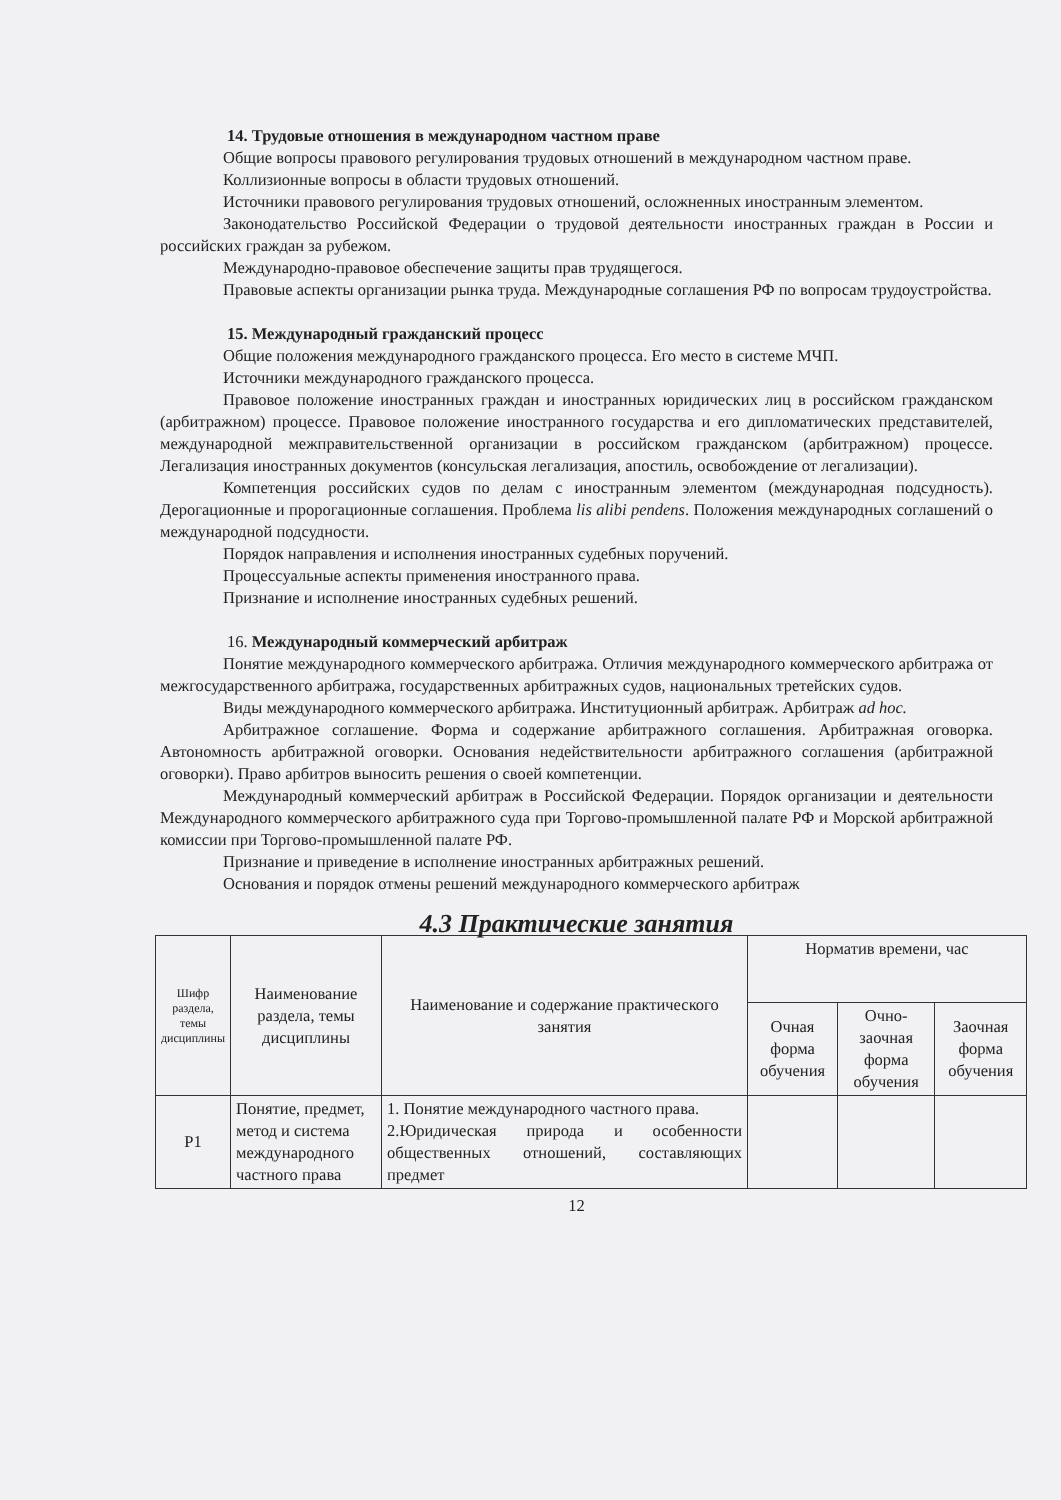14. Трудовые отношения в международном частном праве
Общие вопросы правового регулирования трудовых отношений в международном частном праве.
Коллизионные вопросы в области трудовых отношений.
Источники правового регулирования трудовых отношений, осложненных иностранным элементом.
Законодательство Российской Федерации о трудовой деятельности иностранных граждан в России и российских граждан за рубежом.
Международно-правовое обеспечение защиты прав трудящегося.
Правовые аспекты организации рынка труда. Международные соглашения РФ по вопросам трудоустройства.
15. Международный гражданский процесс
Общие положения международного гражданского процесса. Его место в системе МЧП.
Источники международного гражданского процесса.
Правовое положение иностранных граждан и иностранных юридических лиц в российском гражданском (арбитражном) процессе. Правовое положение иностранного государства и его дипломатических представителей, международной межправительственной организации в российском гражданском (арбитражном) процессе. Легализация иностранных документов (консульская легализация, апостиль, освобождение от легализации).
Компетенция российских судов по делам с иностранным элементом (международная подсудность). Дерогационные и пророгационные соглашения. Проблема lis alibi pendens. Положения международных соглашений о международной подсудности.
Порядок направления и исполнения иностранных судебных поручений.
Процессуальные аспекты применения иностранного права.
Признание и исполнение иностранных судебных решений.
16. Международный коммерческий арбитраж
Понятие международного коммерческого арбитража. Отличия международного коммерческого арбитража от межгосударственного арбитража, государственных арбитражных судов, национальных третейских судов.
Виды международного коммерческого арбитража. Институционный арбитраж. Арбитраж ad hoc.
Арбитражное соглашение. Форма и содержание арбитражного соглашения. Арбитражная оговорка. Автономность арбитражной оговорки. Основания недействительности арбитражного соглашения (арбитражной оговорки). Право арбитров выносить решения о своей компетенции.
Международный коммерческий арбитраж в Российской Федерации. Порядок организации и деятельности Международного коммерческого арбитражного суда при Торгово-промышленной палате РФ и Морской арбитражной комиссии при Торгово-промышленной палате РФ.
Признание и приведение в исполнение иностранных арбитражных решений.
Основания и порядок отмены решений международного коммерческого арбитраж
4.3 Практические занятия
| Шифр раздела, темы дисциплины | Наименование раздела, темы дисциплины | Наименование и содержание практического занятия | Норматив времени, час | | |
| --- | --- | --- | --- | --- | --- |
| | | | Очная форма обучения | Очно-заочная форма обучения | Заочная форма обучения |
| Р1 | Понятие, предмет, метод и система международного частного права | 1. Понятие международного частного права. 2.Юридическая природа и особенности общественных отношений, составляющих предмет | | | |
12